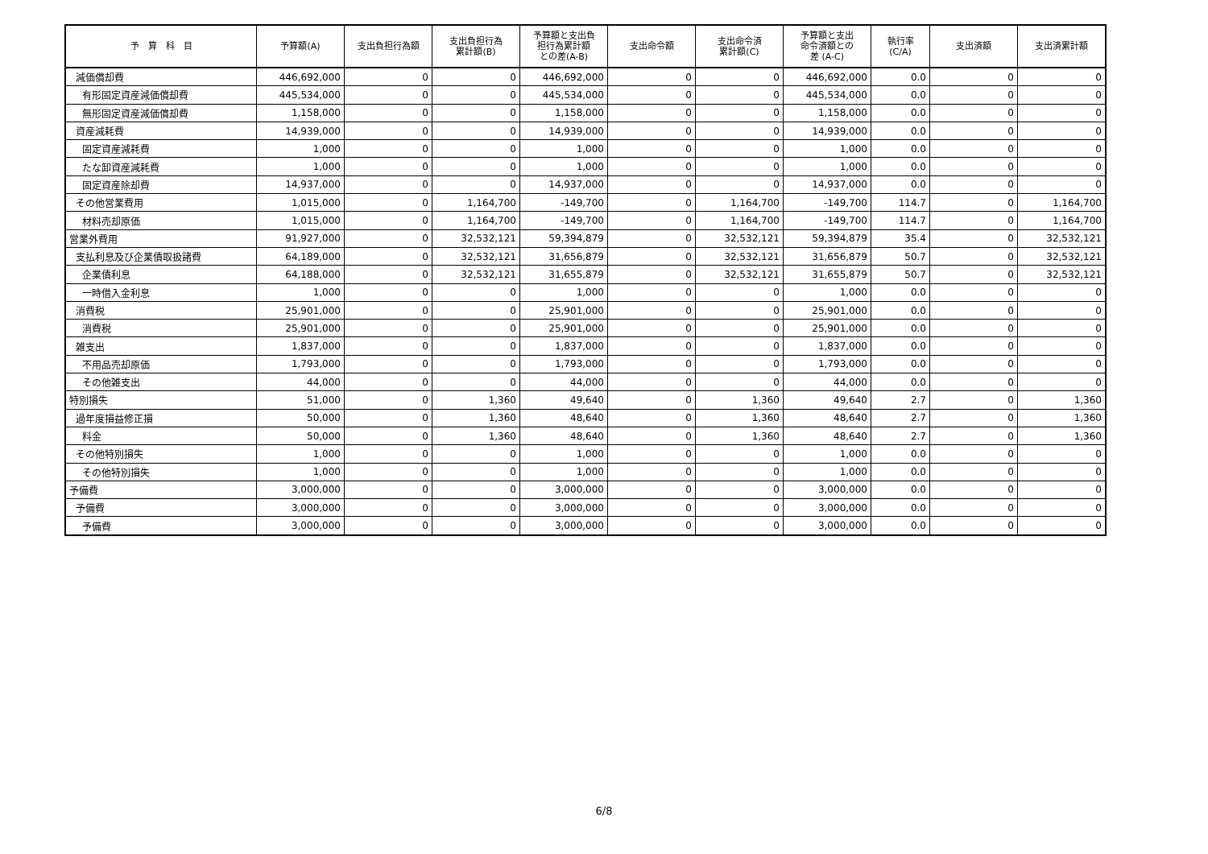| 予 算 科 目 | 予算額(A) | 支出負担行為額 | 支出負担行為 累計額(B) | 予算額と支出負 担行為累計額 との差(A-B) | 支出命令額 | 支出命令済 累計額(C) | 予算額と支出 命令済額との 差 (A-C) | 執行率 (C/A) | 支出済額 | 支出済累計額 |
| --- | --- | --- | --- | --- | --- | --- | --- | --- | --- | --- |
| 減価償却費 | 446,692,000 | 0 | 0 | 446,692,000 | 0 | 0 | 446,692,000 | 0.0 | 0 | 0 |
| 有形固定資産減価償却費 | 445,534,000 | 0 | 0 | 445,534,000 | 0 | 0 | 445,534,000 | 0.0 | 0 | 0 |
| 無形固定資産減価償却費 | 1,158,000 | 0 | 0 | 1,158,000 | 0 | 0 | 1,158,000 | 0.0 | 0 | 0 |
| 資産減耗費 | 14,939,000 | 0 | 0 | 14,939,000 | 0 | 0 | 14,939,000 | 0.0 | 0 | 0 |
| 固定資産減耗費 | 1,000 | 0 | 0 | 1,000 | 0 | 0 | 1,000 | 0.0 | 0 | 0 |
| たな卸資産減耗費 | 1,000 | 0 | 0 | 1,000 | 0 | 0 | 1,000 | 0.0 | 0 | 0 |
| 固定資産除却費 | 14,937,000 | 0 | 0 | 14,937,000 | 0 | 0 | 14,937,000 | 0.0 | 0 | 0 |
| その他営業費用 | 1,015,000 | 0 | 1,164,700 | -149,700 | 0 | 1,164,700 | -149,700 | 114.7 | 0 | 1,164,700 |
| 材料売却原価 | 1,015,000 | 0 | 1,164,700 | -149,700 | 0 | 1,164,700 | -149,700 | 114.7 | 0 | 1,164,700 |
| 営業外費用 | 91,927,000 | 0 | 32,532,121 | 59,394,879 | 0 | 32,532,121 | 59,394,879 | 35.4 | 0 | 32,532,121 |
| 支払利息及び企業債取扱諸費 | 64,189,000 | 0 | 32,532,121 | 31,656,879 | 0 | 32,532,121 | 31,656,879 | 50.7 | 0 | 32,532,121 |
| 企業債利息 | 64,188,000 | 0 | 32,532,121 | 31,655,879 | 0 | 32,532,121 | 31,655,879 | 50.7 | 0 | 32,532,121 |
| 一時借入金利息 | 1,000 | 0 | 0 | 1,000 | 0 | 0 | 1,000 | 0.0 | 0 | 0 |
| 消費税 | 25,901,000 | 0 | 0 | 25,901,000 | 0 | 0 | 25,901,000 | 0.0 | 0 | 0 |
| 消費税 | 25,901,000 | 0 | 0 | 25,901,000 | 0 | 0 | 25,901,000 | 0.0 | 0 | 0 |
| 雑支出 | 1,837,000 | 0 | 0 | 1,837,000 | 0 | 0 | 1,837,000 | 0.0 | 0 | 0 |
| 不用品売却原価 | 1,793,000 | 0 | 0 | 1,793,000 | 0 | 0 | 1,793,000 | 0.0 | 0 | 0 |
| その他雑支出 | 44,000 | 0 | 0 | 44,000 | 0 | 0 | 44,000 | 0.0 | 0 | 0 |
| 特別損失 | 51,000 | 0 | 1,360 | 49,640 | 0 | 1,360 | 49,640 | 2.7 | 0 | 1,360 |
| 過年度損益修正損 | 50,000 | 0 | 1,360 | 48,640 | 0 | 1,360 | 48,640 | 2.7 | 0 | 1,360 |
| 料金 | 50,000 | 0 | 1,360 | 48,640 | 0 | 1,360 | 48,640 | 2.7 | 0 | 1,360 |
| その他特別損失 | 1,000 | 0 | 0 | 1,000 | 0 | 0 | 1,000 | 0.0 | 0 | 0 |
| その他特別損失 | 1,000 | 0 | 0 | 1,000 | 0 | 0 | 1,000 | 0.0 | 0 | 0 |
| 予備費 | 3,000,000 | 0 | 0 | 3,000,000 | 0 | 0 | 3,000,000 | 0.0 | 0 | 0 |
| 予備費 | 3,000,000 | 0 | 0 | 3,000,000 | 0 | 0 | 3,000,000 | 0.0 | 0 | 0 |
| 予備費 | 3,000,000 | 0 | 0 | 3,000,000 | 0 | 0 | 3,000,000 | 0.0 | 0 | 0 |
6/8